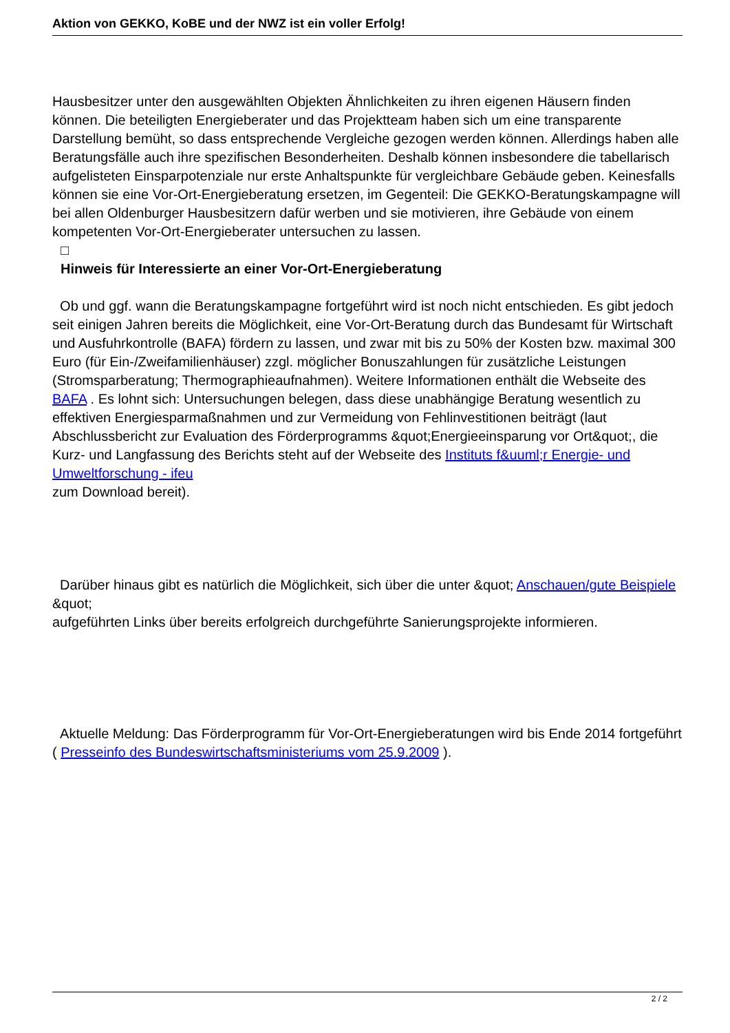Aktion von GEKKO, KoBE und der NWZ ist ein voller Erfolg!
Hausbesitzer unter den ausgewählten Objekten Ähnlichkeiten zu ihren eigenen Häusern finden können. Die beteiligten Energieberater und das Projektteam haben sich um eine transparente Darstellung bemüht, so dass entsprechende Vergleiche gezogen werden können. Allerdings haben alle Beratungsfälle auch ihre spezifischen Besonderheiten. Deshalb können insbesondere die tabellarisch aufgelisteten Einsparpotenziale nur erste Anhaltspunkte für vergleichbare Gebäude geben. Keinesfalls können sie eine Vor-Ort-Energieberatung ersetzen, im Gegenteil: Die GEKKO-Beratungskampagne will bei allen Oldenburger Hausbesitzern dafür werben und sie motivieren, ihre Gebäude von einem kompetenten Vor-Ort-Energieberater untersuchen zu lassen.
□
Hinweis für Interessierte an einer Vor-Ort-Energieberatung
Ob und ggf. wann die Beratungskampagne fortgeführt wird ist noch nicht entschieden. Es gibt jedoch seit einigen Jahren bereits die Möglichkeit, eine Vor-Ort-Beratung durch das Bundesamt für Wirtschaft und Ausfuhrkontrolle (BAFA) fördern zu lassen, und zwar mit bis zu 50% der Kosten bzw. maximal 300 Euro (für Ein-/Zweifamilienhäuser) zzgl. möglicher Bonuszahlungen für zusätzliche Leistungen (Stromsparberatung; Thermographieaufnahmen). Weitere Informationen enthält die Webseite des BAFA . Es lohnt sich: Untersuchungen belegen, dass diese unabhängige Beratung wesentlich zu effektiven Energiesparmaßnahmen und zur Vermeidung von Fehlinvestitionen beiträgt (laut Abschlussbericht zur Evaluation des Förderprogramms &quot;Energieeinsparung vor Ort&quot;, die Kurz- und Langfassung des Berichts steht auf der Webseite des Instituts f&uuml;r Energie- und Umweltforschung - ifeu
zum Download bereit).
Darüber hinaus gibt es natürlich die Möglichkeit, sich über die unter &quot; Anschauen/gute Beispiele &quot;
aufgeführten Links über bereits erfolgreich durchgeführte Sanierungsprojekte informieren.
Aktuelle Meldung: Das Förderprogramm für Vor-Ort-Energieberatungen wird bis Ende 2014 fortgeführt ( Presseinfo des Bundeswirtschaftsministeriums vom 25.9.2009 ).
2 / 2